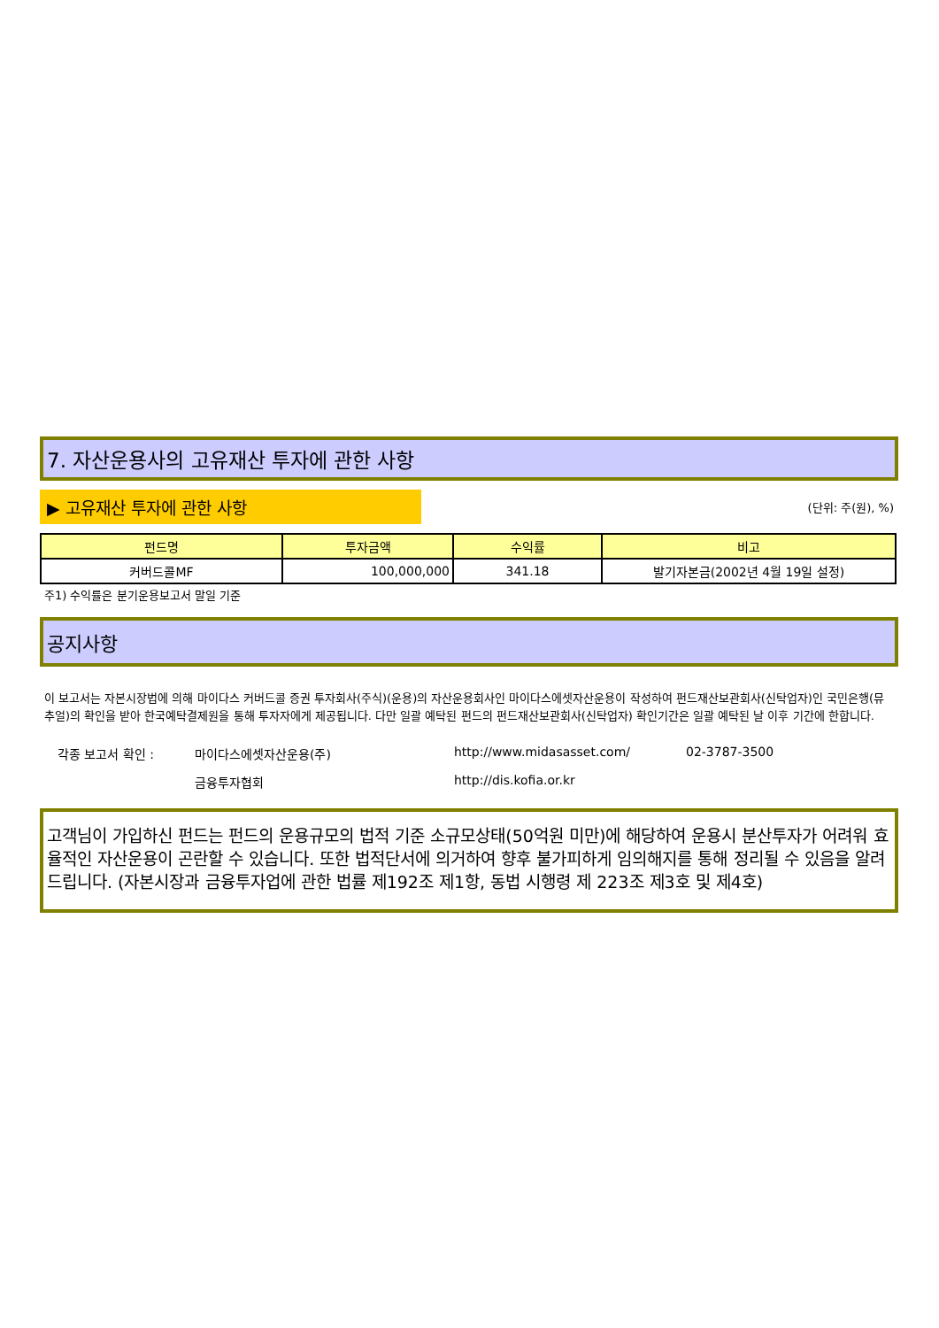7. 자산운용사의 고유재산 투자에 관한 사항
▶ 고유재산 투자에 관한 사항
(단위: 주(원), %)
| 펀드명 | 투자금액 | 수익률 | 비고 |
| --- | --- | --- | --- |
| 커버드콜MF | 100,000,000 | 341.18 | 발기자본금(2002년 4월 19일 설정) |
주1) 수익률은 분기운용보고서 말일 기준
공지사항
이 보고서는 자본시장법에 의해 마이다스 커버드콜 증권 투자회사(주식)(운용)의 자산운용회사인 마이다스에셋자산운용이 작성하여 펀드재산보관회사(신탁업자)인 국민은행(뮤추얼)의 확인을 받아 한국예탁결제원을 통해 투자자에게 제공됩니다. 다만 일괄 예탁된 펀드의 펀드재산보관회사(신탁업자) 확인기간은 일괄 예탁된 날 이후 기간에 한합니다.
각종 보고서 확인 :
마이다스에셋자산운용(주)
http://www.midasasset.com/
02-3787-3500
금융투자협회
http://dis.kofia.or.kr
고객님이 가입하신 펀드는 펀드의 운용규모의 법적 기준 소규모상태(50억원 미만)에 해당하여 운용시 분산투자가 어려워 효율적인 자산운용이 곤란할 수 있습니다. 또한 법적단서에 의거하여 향후 불가피하게 임의해지를 통해 정리될 수 있음을 알려드립니다. (자본시장과 금융투자업에 관한 법률 제192조 제1항, 동법 시행령 제 223조 제3호 및 제4호)